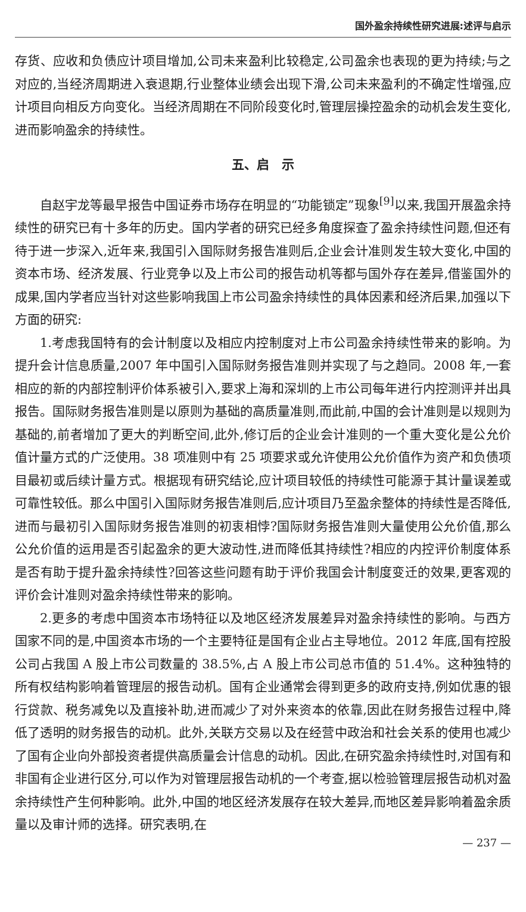国外盈余持续性研究进展:述评与启示
存货、应收和负债应计项目增加,公司未来盈利比较稳定,公司盈余也表现的更为持续;与之对应的,当经济周期进入衰退期,行业整体业绩会出现下滑,公司未来盈利的不确定性增强,应计项目向相反方向变化。当经济周期在不同阶段变化时,管理层操控盈余的动机会发生变化,进而影响盈余的持续性。
五、启　示
自赵宇龙等最早报告中国证券市场存在明显的“功能锁定”现象<sup>[9]</sup>以来,我国开展盈余持续性的研究已有十多年的历史。国内学者的研究已经多角度探查了盈余持续性问题,但还有待于进一步深入,近年来,我国引入国际财务报告准则后,企业会计准则发生较大变化,中国的资本市场、经济发展、行业竞争以及上市公司的报告动机等都与国外存在差异,借鉴国外的成果,国内学者应当针对这些影响我国上市公司盈余持续性的具体因素和经济后果,加强以下方面的研究:
1.考虑我国特有的会计制度以及相应内控制度对上市公司盈余持续性带来的影响。为提升会计信息质量,2007 年中国引入国际财务报告准则并实现了与之趋同。2008 年,一套相应的新的内部控制评价体系被引入,要求上海和深圳的上市公司每年进行内控测评并出具报告。国际财务报告准则是以原则为基础的高质量准则,而此前,中国的会计准则是以规则为基础的,前者增加了更大的判断空间,此外,修订后的企业会计准则的一个重大变化是公允价值计量方式的广泛使用。38 项准则中有 25 项要求或允许使用公允价值作为资产和负债项目最初或后续计量方式。根据现有研究结论,应计项目较低的持续性可能源于其计量误差或可靠性较低。那么中国引入国际财务报告准则后,应计项目乃至盈余整体的持续性是否降低,进而与最初引入国际财务报告准则的初衷相悖?国际财务报告准则大量使用公允价值,那么公允价值的运用是否引起盈余的更大波动性,进而降低其持续性?相应的内控评价制度体系是否有助于提升盈余持续性?回答这些问题有助于评价我国会计制度变迁的效果,更客观的评价会计准则对盈余持续性带来的影响。
2.更多的考虑中国资本市场特征以及地区经济发展差异对盈余持续性的影响。与西方国家不同的是,中国资本市场的一个主要特征是国有企业占主导地位。2012 年底,国有控股公司占我国 A 股上市公司数量的 38.5%,占 A 股上市公司总市值的 51.4%。这种独特的所有权结构影响着管理层的报告动机。国有企业通常会得到更多的政府支持,例如优惠的银行贷款、税务减免以及直接补助,进而减少了对外来资本的依靠,因此在财务报告过程中,降低了透明的财务报告的动机。此外,关联方交易以及在经营中政治和社会关系的使用也减少了国有企业向外部投资者提供高质量会计信息的动机。因此,在研究盈余持续性时,对国有和非国有企业进行区分,可以作为对管理层报告动机的一个考查,据以检验管理层报告动机对盈余持续性产生何种影响。此外,中国的地区经济发展存在较大差异,而地区差异影响着盈余质量以及审计师的选择。研究表明,在
— 237 —